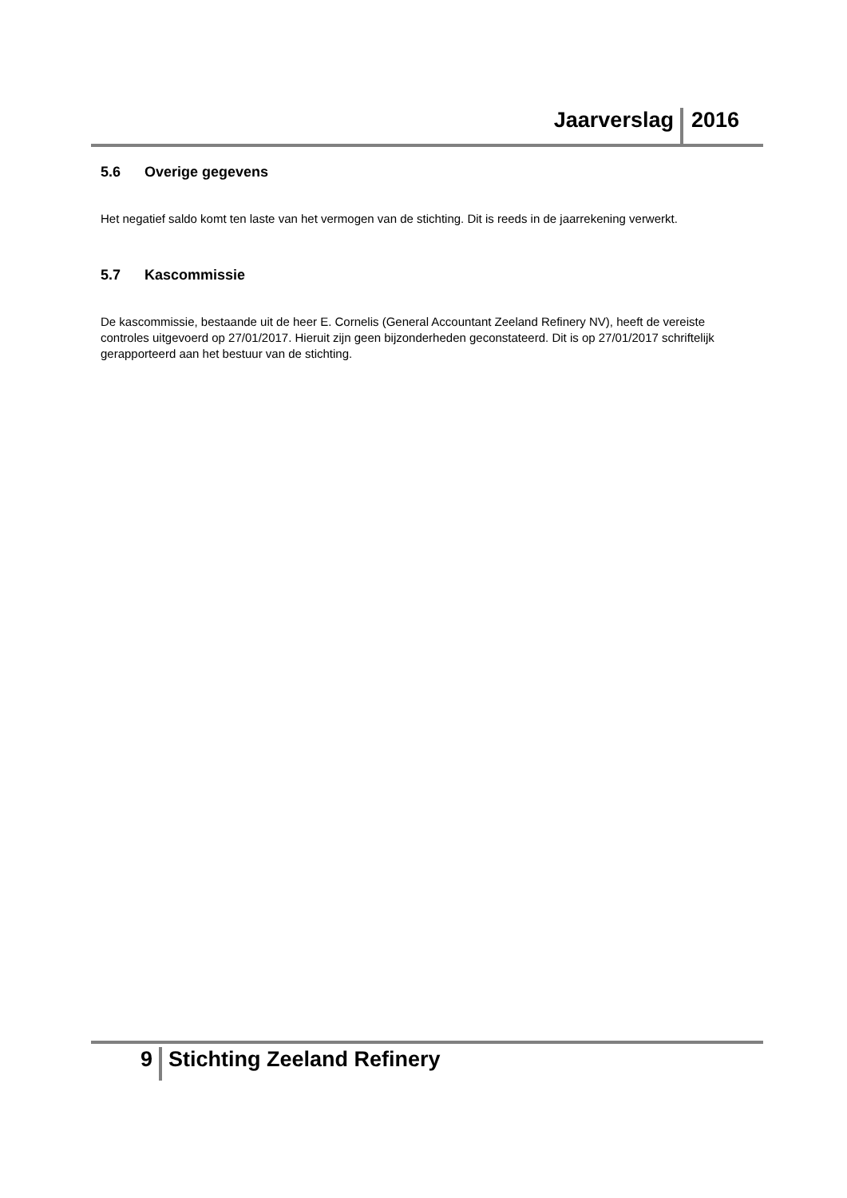Jaarverslag 2016
5.6 Overige gegevens
Het negatief saldo komt ten laste van het vermogen van de stichting. Dit is reeds in de jaarrekening verwerkt.
5.7 Kascommissie
De kascommissie, bestaande uit de heer E. Cornelis (General Accountant Zeeland Refinery NV), heeft de vereiste controles uitgevoerd op 27/01/2017. Hieruit zijn geen bijzonderheden geconstateerd. Dit is op 27/01/2017 schriftelijk gerapporteerd aan het bestuur van de stichting.
9 Stichting Zeeland Refinery